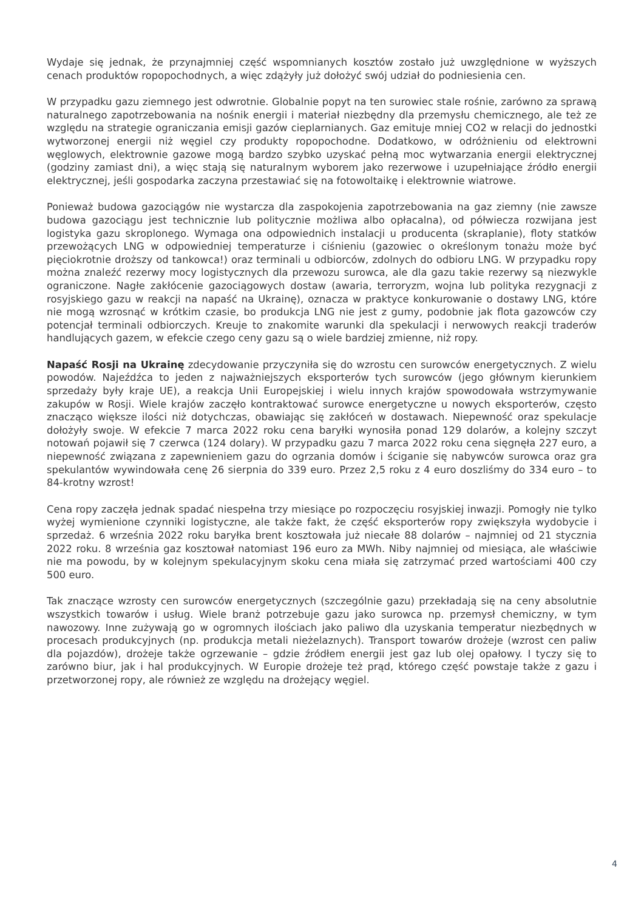Wydaje się jednak, że przynajmniej część wspomnianych kosztów zostało już uwzględnione w wyższych cenach produktów ropopochodnych, a więc zdążyły już dołożyć swój udział do podniesienia cen.
W przypadku gazu ziemnego jest odwrotnie. Globalnie popyt na ten surowiec stale rośnie, zarówno za sprawą naturalnego zapotrzebowania na nośnik energii i materiał niezbędny dla przemysłu chemicznego, ale też ze względu na strategie ograniczania emisji gazów cieplarnianych. Gaz emituje mniej CO2 w relacji do jednostki wytworzonej energii niż węgiel czy produkty ropopochodne. Dodatkowo, w odróżnieniu od elektrowni węglowych, elektrownie gazowe mogą bardzo szybko uzyskać pełną moc wytwarzania energii elektrycznej (godziny zamiast dni), a więc stają się naturalnym wyborem jako rezerwowe i uzupełniające źródło energii elektrycznej, jeśli gospodarka zaczyna przestawiać się na fotowoltaikę i elektrownie wiatrowe.
Ponieważ budowa gazociągów nie wystarcza dla zaspokojenia zapotrzebowania na gaz ziemny (nie zawsze budowa gazociągu jest technicznie lub politycznie możliwa albo opłacalna), od półwiecza rozwijana jest logistyka gazu skroplonego. Wymaga ona odpowiednich instalacji u producenta (skraplanie), floty statków przewożących LNG w odpowiedniej temperaturze i ciśnieniu (gazowiec o określonym tonażu może być pięciokrotnie droższy od tankowca!) oraz terminali u odbiorców, zdolnych do odbioru LNG. W przypadku ropy można znaleźć rezerwy mocy logistycznych dla przewozu surowca, ale dla gazu takie rezerwy są niezwykle ograniczone. Nagłe zakłócenie gazociągowych dostaw (awaria, terroryzm, wojna lub polityka rezygnacji z rosyjskiego gazu w reakcji na napaść na Ukrainę), oznacza w praktyce konkurowanie o dostawy LNG, które nie mogą wzrosnąć w krótkim czasie, bo produkcja LNG nie jest z gumy, podobnie jak flota gazowców czy potencjał terminali odbiorczych. Kreuje to znakomite warunki dla spekulacji i nerwowych reakcji traderów handlujących gazem, w efekcie czego ceny gazu są o wiele bardziej zmienne, niż ropy.
Napaść Rosji na Ukrainę zdecydowanie przyczyniła się do wzrostu cen surowców energetycznych. Z wielu powodów. Najeźdźca to jeden z najważniejszych eksporterów tych surowców (jego głównym kierunkiem sprzedaży były kraje UE), a reakcja Unii Europejskiej i wielu innych krajów spowodowała wstrzymywanie zakupów w Rosji. Wiele krajów zaczęło kontraktować surowce energetyczne u nowych eksporterów, często znacząco większe ilości niż dotychczas, obawiając się zakłóceń w dostawach. Niepewność oraz spekulacje dołożyły swoje. W efekcie 7 marca 2022 roku cena baryłki wynosiła ponad 129 dolarów, a kolejny szczyt notowań pojawił się 7 czerwca (124 dolary). W przypadku gazu 7 marca 2022 roku cena sięgnęła 227 euro, a niepewność związana z zapewnieniem gazu do ogrzania domów i ściganie się nabywców surowca oraz gra spekulantów wywindowała cenę 26 sierpnia do 339 euro. Przez 2,5 roku z 4 euro doszliśmy do 334 euro – to 84-krotny wzrost!
Cena ropy zaczęła jednak spadać niespełna trzy miesiące po rozpoczęciu rosyjskiej inwazji. Pomogły nie tylko wyżej wymienione czynniki logistyczne, ale także fakt, że część eksporterów ropy zwiększyła wydobycie i sprzedaż. 6 września 2022 roku baryłka brent kosztowała już niecałe 88 dolarów – najmniej od 21 stycznia 2022 roku. 8 września gaz kosztował natomiast 196 euro za MWh. Niby najmniej od miesiąca, ale właściwie nie ma powodu, by w kolejnym spekulacyjnym skoku cena miała się zatrzymać przed wartościami 400 czy 500 euro.
Tak znaczące wzrosty cen surowców energetycznych (szczególnie gazu) przekładają się na ceny absolutnie wszystkich towarów i usług. Wiele branż potrzebuje gazu jako surowca np. przemysł chemiczny, w tym nawozowy. Inne zużywają go w ogromnych ilościach jako paliwo dla uzyskania temperatur niezbędnych w procesach produkcyjnych (np. produkcja metali nieżelaznych). Transport towarów drożeje (wzrost cen paliw dla pojazdów), drożeje także ogrzewanie – gdzie źródłem energii jest gaz lub olej opałowy. I tyczy się to zarówno biur, jak i hal produkcyjnych. W Europie drożeje też prąd, którego część powstaje także z gazu i przetworzonej ropy, ale również ze względu na drożejący węgiel.
4